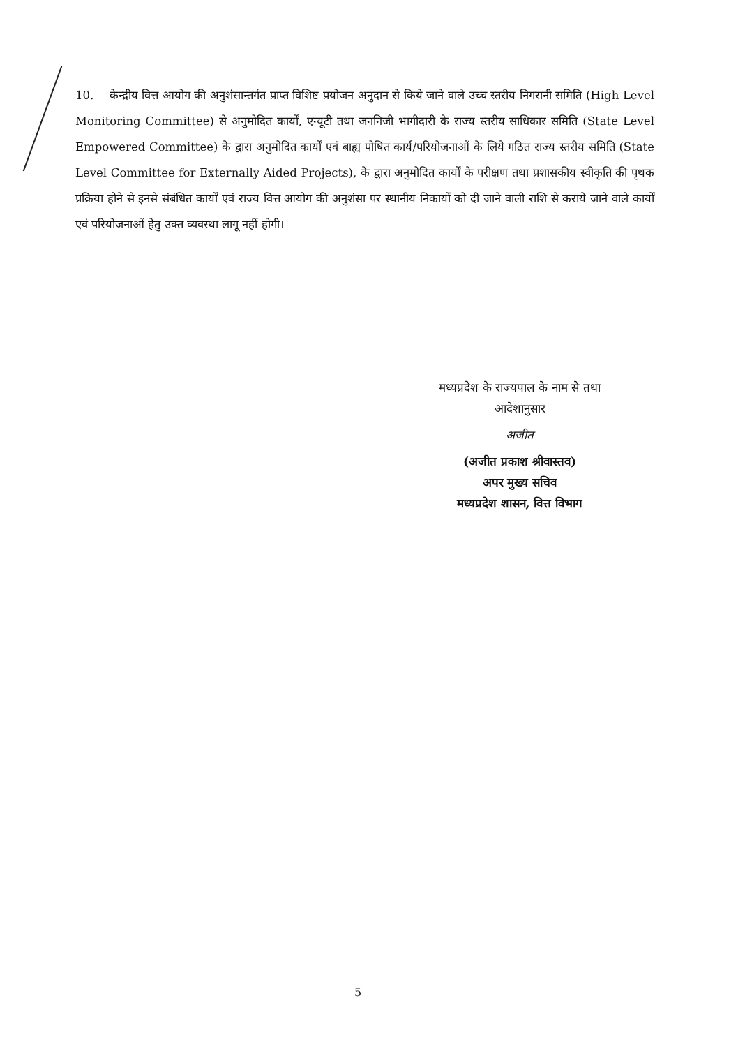10. केन्द्रीय वित्त आयोग की अनुशंसान्तर्गत प्राप्त विशिष्ट प्रयोजन अनुदान से किये जाने वाले उच्च स्तरीय निगरानी समिति (High Level Monitoring Committee) से अनुमोदित कार्यों, एन्यूटी तथा जननिजी भागीदारी के राज्य स्तरीय साधिकार समिति (State Level Empowered Committee) के द्वारा अनुमोदित कार्यों एवं बाह्य पोषित कार्य/परियोजनाओं के लिये गठित राज्य स्तरीय समिति (State Level Committee for Externally Aided Projects), के द्वारा अनुमोदित कार्यों के परीक्षण तथा प्रशासकीय स्वीकृति की पृथक प्रक्रिया होने से इनसे संबंधित कार्यों एवं राज्य वित्त आयोग की अनुशंसा पर स्थानीय निकायों को दी जाने वाली राशि से कराये जाने वाले कार्यों एवं परियोजनाओं हेतु उक्त व्यवस्था लागू नहीं होगी।
मध्यप्रदेश के राज्यपाल के नाम से तथा
आदेशानुसार
अजीत
(अजीत प्रकाश श्रीवास्तव)
अपर मुख्य सचिव
मध्यप्रदेश शासन, वित्त विभाग
5